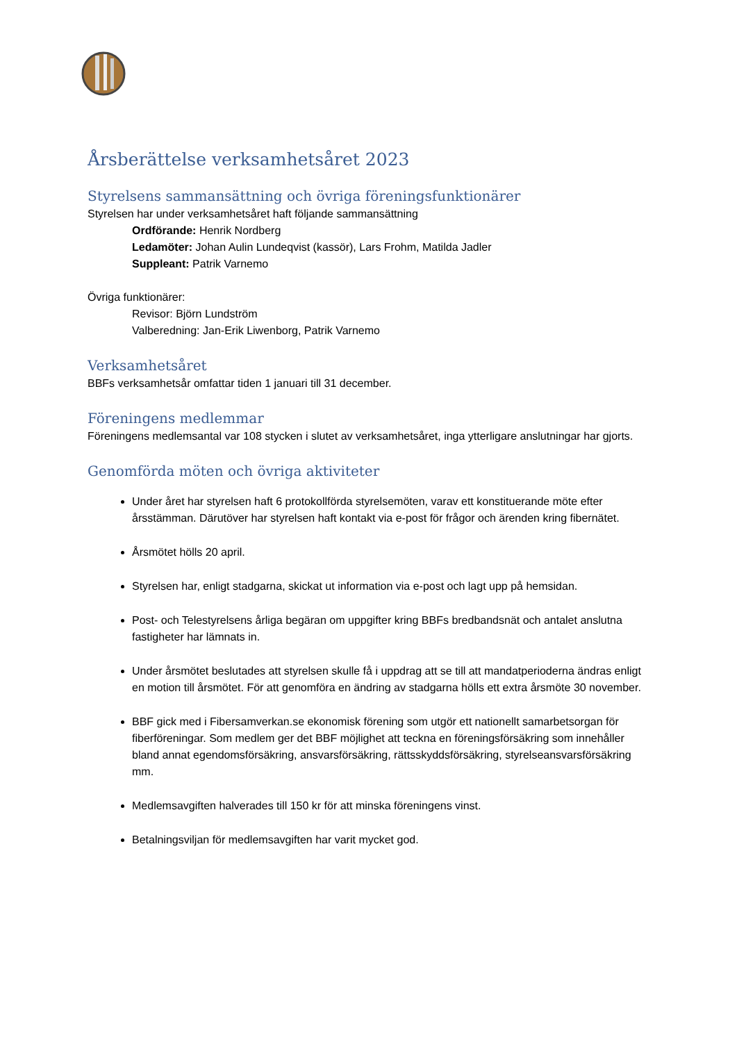Årsberättelse verksamhetsåret 2023
Styrelsens sammansättning och övriga föreningsfunktionärer
Styrelsen har under verksamhetsåret haft följande sammansättning
Ordförande: Henrik Nordberg
Ledamöter: Johan Aulin Lundeqvist (kassör), Lars Frohm, Matilda Jadler
Suppleant: Patrik Varnemo
Övriga funktionärer:
Revisor: Björn Lundström
Valberedning: Jan-Erik Liwenborg, Patrik Varnemo
Verksamhetsåret
BBFs verksamhetsår omfattar tiden 1 januari till 31 december.
Föreningens medlemmar
Föreningens medlemsantal var 108 stycken i slutet av verksamhetsåret, inga ytterligare anslutningar har gjorts.
Genomförda möten och övriga aktiviteter
Under året har styrelsen haft 6 protokollförda styrelsemöten, varav ett konstituerande möte efter årsstämman. Därutöver har styrelsen haft kontakt via e-post för frågor och ärenden kring fibernätet.
Årsmötet hölls 20 april.
Styrelsen har, enligt stadgarna, skickat ut information via e-post och lagt upp på hemsidan.
Post- och Telestyrelsens årliga begäran om uppgifter kring BBFs bredbandsnät och antalet anslutna fastigheter har lämnats in.
Under årsmötet beslutades att styrelsen skulle få i uppdrag att se till att mandatperioderna ändras enligt en motion till årsmötet. För att genomföra en ändring av stadgarna hölls ett extra årsmöte 30 november.
BBF gick med i Fibersamverkan.se ekonomisk förening som utgör ett nationellt samarbetsorgan för fiberföreningar. Som medlem ger det BBF möjlighet att teckna en föreningsförsäkring som innehåller bland annat egendomsförsäkring, ansvarsförsäkring, rättsskyddsförsäkring, styrelseansvarsförsäkring mm.
Medlemsavgiften halverades till 150 kr för att minska föreningens vinst.
Betalningsviljan för medlemsavgiften har varit mycket god.